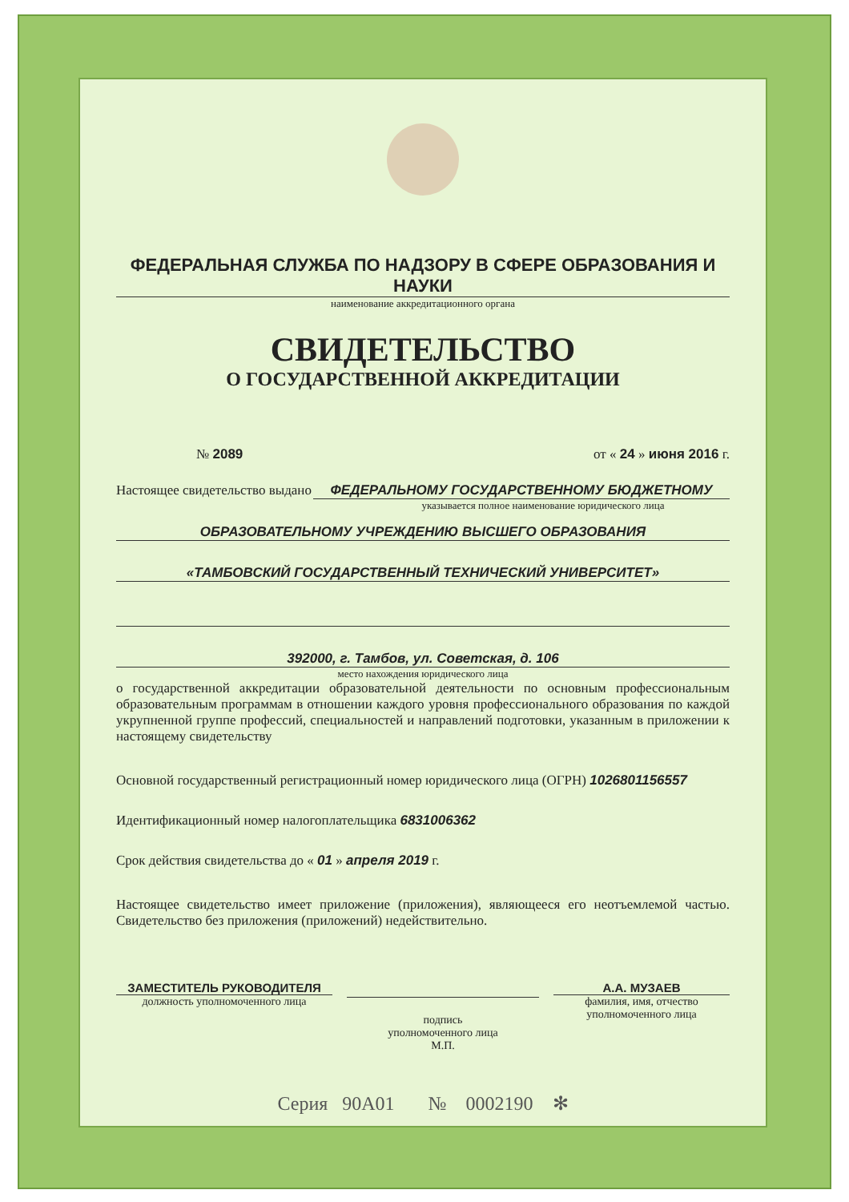ФЕДЕРАЛЬНАЯ СЛУЖБА ПО НАДЗОРУ В СФЕРЕ ОБРАЗОВАНИЯ И НАУКИ
наименование аккредитационного органа
СВИДЕТЕЛЬСТВО
О ГОСУДАРСТВЕННОЙ АККРЕДИТАЦИИ
№ 2089 от « 24 » июня 2016 г.
Настоящее свидетельство выдано ФЕДЕРАЛЬНОМУ ГОСУДАРСТВЕННОМУ БЮДЖЕТНОМУ
указывается полное наименование юридического лица
ОБРАЗОВАТЕЛЬНОМУ УЧРЕЖДЕНИЮ ВЫСШЕГО ОБРАЗОВАНИЯ
«ТАМБОВСКИЙ ГОСУДАРСТВЕННЫЙ ТЕХНИЧЕСКИЙ УНИВЕРСИТЕТ»
392000, г. Тамбов, ул. Советская, д. 106
место нахождения юридического лица
о государственной аккредитации образовательной деятельности по основным профессиональным образовательным программам в отношении каждого уровня профессионального образования по каждой укрупненной группе профессий, специальностей и направлений подготовки, указанным в приложении к настоящему свидетельству
Основной государственный регистрационный номер юридического лица (ОГРН) 1026801156557
Идентификационный номер налогоплательщика 6831006362
Срок действия свидетельства до « 01 » апреля 2019 г.
Настоящее свидетельство имеет приложение (приложения), являющееся его неотъемлемой частью. Свидетельство без приложения (приложений) недействительно.
ЗАМЕСТИТЕЛЬ РУКОВОДИТЕЛЯ
должность уполномоченного лица
подпись
уполномоченного лица
М.П.
А.А. МУЗАЕВ
фамилия, имя, отчество уполномоченного лица
Серия 90А01 № 0002190 ✻